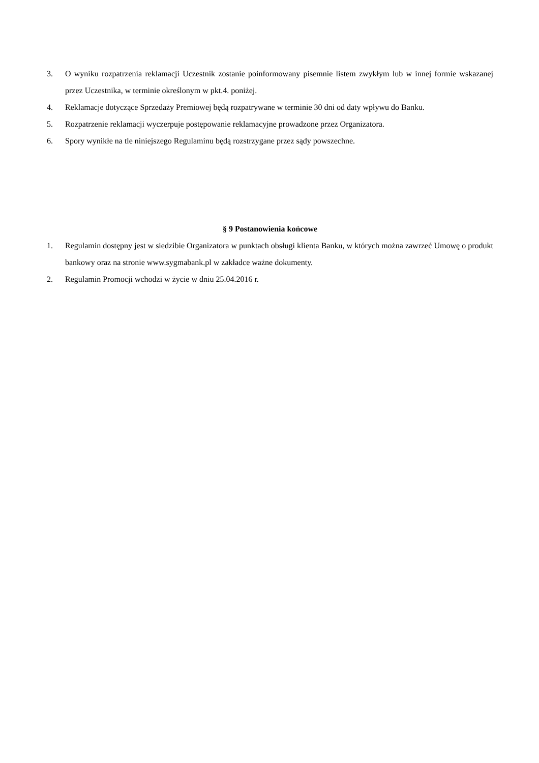3. O wyniku rozpatrzenia reklamacji Uczestnik zostanie poinformowany pisemnie listem zwykłym lub w innej formie wskazanej przez Uczestnika, w terminie określonym w pkt.4. poniżej.
4. Reklamacje dotyczące Sprzedaży Premiowej będą rozpatrywane w terminie 30 dni od daty wpływu do Banku.
5. Rozpatrzenie reklamacji wyczerpuje postępowanie reklamacyjne prowadzone przez Organizatora.
6. Spory wynikłe na tle niniejszego Regulaminu będą rozstrzygane przez sądy powszechne.
§ 9 Postanowienia końcowe
1. Regulamin dostępny jest w siedzibie Organizatora w punktach obsługi klienta Banku, w których można zawrzeć Umowę o produkt bankowy oraz na stronie www.sygmabank.pl w zakładce ważne dokumenty.
2. Regulamin Promocji wchodzi w życie w dniu 25.04.2016 r.